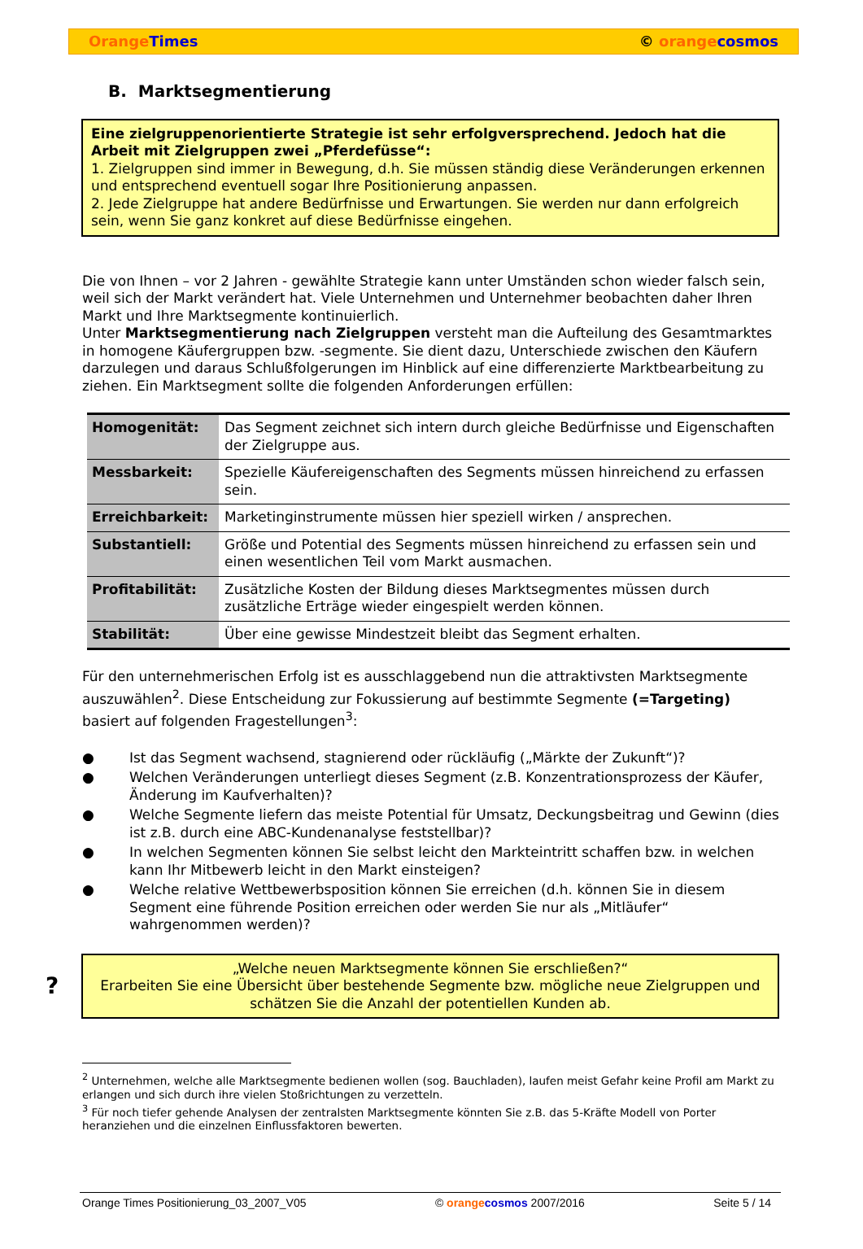Orange Times © orange cosmos
B. Marktsegmentierung
Eine zielgruppenorientierte Strategie ist sehr erfolgversprechend. Jedoch hat die Arbeit mit Zielgruppen zwei „Pferdefüsse“:
1. Zielgruppen sind immer in Bewegung, d.h. Sie müssen ständig diese Veränderungen erkennen und entsprechend eventuell sogar Ihre Positionierung anpassen.
2. Jede Zielgruppe hat andere Bedürfnisse und Erwartungen. Sie werden nur dann erfolgreich sein, wenn Sie ganz konkret auf diese Bedürfnisse eingehen.
Die von Ihnen – vor 2 Jahren - gewählte Strategie kann unter Umständen schon wieder falsch sein, weil sich der Markt verändert hat. Viele Unternehmen und Unternehmer beobachten daher Ihren Markt und Ihre Marktsegmente kontinuierlich.
Unter Marktsegmentierung nach Zielgruppen versteht man die Aufteilung des Gesamtmarktes in homogene Käufergruppen bzw. -segmente. Sie dient dazu, Unterschiede zwischen den Käufern darzulegen und daraus Schlußfolgerungen im Hinblick auf eine differenzierte Marktbearbeitung zu ziehen. Ein Marktsegment sollte die folgenden Anforderungen erfüllen:
| Homogenität: | Das Segment zeichnet sich intern durch gleiche Bedürfnisse und Eigenschaften der Zielgruppe aus. |
| Messbarkeit: | Spezielle Käufereigenschaften des Segments müssen hinreichend zu erfassen sein. |
| Erreichbarkeit: | Marketinginstrumente müssen hier speziell wirken / ansprechen. |
| Substantiell: | Größe und Potential des Segments müssen hinreichend zu erfassen sein und einen wesentlichen Teil vom Markt ausmachen. |
| Profitabilität: | Zusätzliche Kosten der Bildung dieses Marktsegmentes müssen durch zusätzliche Erträge wieder eingespielt werden können. |
| Stabilität: | Über eine gewisse Mindestzeit bleibt das Segment erhalten. |
Für den unternehmerischen Erfolg ist es ausschlaggebend nun die attraktivsten Marktsegmente auszuwählen<sup>2</sup>. Diese Entscheidung zur Fokussierung auf bestimmte Segmente (=Targeting) basiert auf folgenden Fragestellungen<sup>3</sup>:
● Ist das Segment wachsend, stagnierend oder rückläufig („Märkte der Zukunft“)?
● Welchen Veränderungen unterliegt dieses Segment (z.B. Konzentrationsprozess der Käufer, Änderung im Kaufverhalten)?
● Welche Segmente liefern das meiste Potential für Umsatz, Deckungsbeitrag und Gewinn (dies ist z.B. durch eine ABC-Kundenanalyse feststellbar)?
● In welchen Segmenten können Sie selbst leicht den Markteintritt schaffen bzw. in welchen kann Ihr Mitbewerb leicht in den Markt einsteigen?
● Welche relative Wettbewerbsposition können Sie erreichen (d.h. können Sie in diesem Segment eine führende Position erreichen oder werden Sie nur als „Mitläufer“ wahrgenommen werden)?
?
„Welche neuen Marktsegmente können Sie erschließen?“
Erarbeiten Sie eine Übersicht über bestehende Segmente bzw. mögliche neue Zielgruppen und schätzen Sie die Anzahl der potentiellen Kunden ab.
<sup>2</sup> Unternehmen, welche alle Marktsegmente bedienen wollen (sog. Bauchladen), laufen meist Gefahr keine Profil am Markt zu erlangen und sich durch ihre vielen Stoßrichtungen zu verzetteln.
<sup>3</sup> Für noch tiefer gehende Analysen der zentralsten Marktsegmente könnten Sie z.B. das 5-Kräfte Modell von Porter heranziehen und die einzelnen Einflussfaktoren bewerten.
Orange Times Positionierung_03_2007_V05 © orange cosmos 2007/2016 Seite 5 / 14